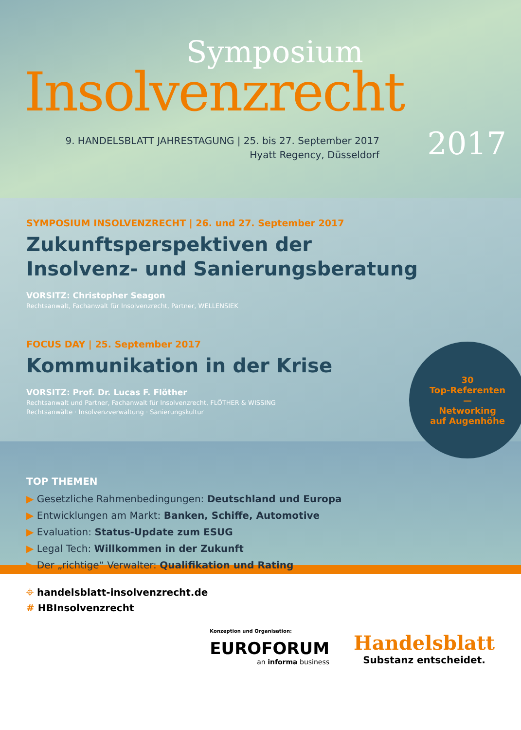Symposium
Insolvenzrecht
9. HANDELSBLATT JAHRESTAGUNG | 25. bis 27. September 2017
Hyatt Regency, Düsseldorf
2017
SYMPOSIUM INSOLVENZRECHT | 26. und 27. September 2017
Zukunftsperspektiven der
Insolvenz- und Sanierungsberatung
VORSITZ: Christopher Seagon
Rechtsanwalt, Fachanwalt für Insolvenzrecht, Partner, WELLENSIEK
FOCUS DAY | 25. September 2017
Kommunikation in der Krise
VORSITZ: Prof. Dr. Lucas F. Flöther
Rechtsanwalt und Partner, Fachanwalt für Insolvenzrecht, FLÖTHER & WISSING
Rechtsanwälte · Insolvenzverwaltung · Sanierungskultur
30
Top-Referenten
—
Networking
auf Augenhöhe
TOP THEMEN
▶ Gesetzliche Rahmenbedingungen: Deutschland und Europa
▶ Entwicklungen am Markt: Banken, Schiffe, Automotive
▶ Evaluation: Status-Update zum ESUG
▶ Legal Tech: Willkommen in der Zukunft
▶ Der „richtige“ Verwalter: Qualifikation und Rating
⌖ handelsblatt-insolvenzrecht.de
# HBInsolvenzrecht
Konzeption und Organisation:
EUROFORUM
an informa business
Handelsblatt
Substanz entscheidet.